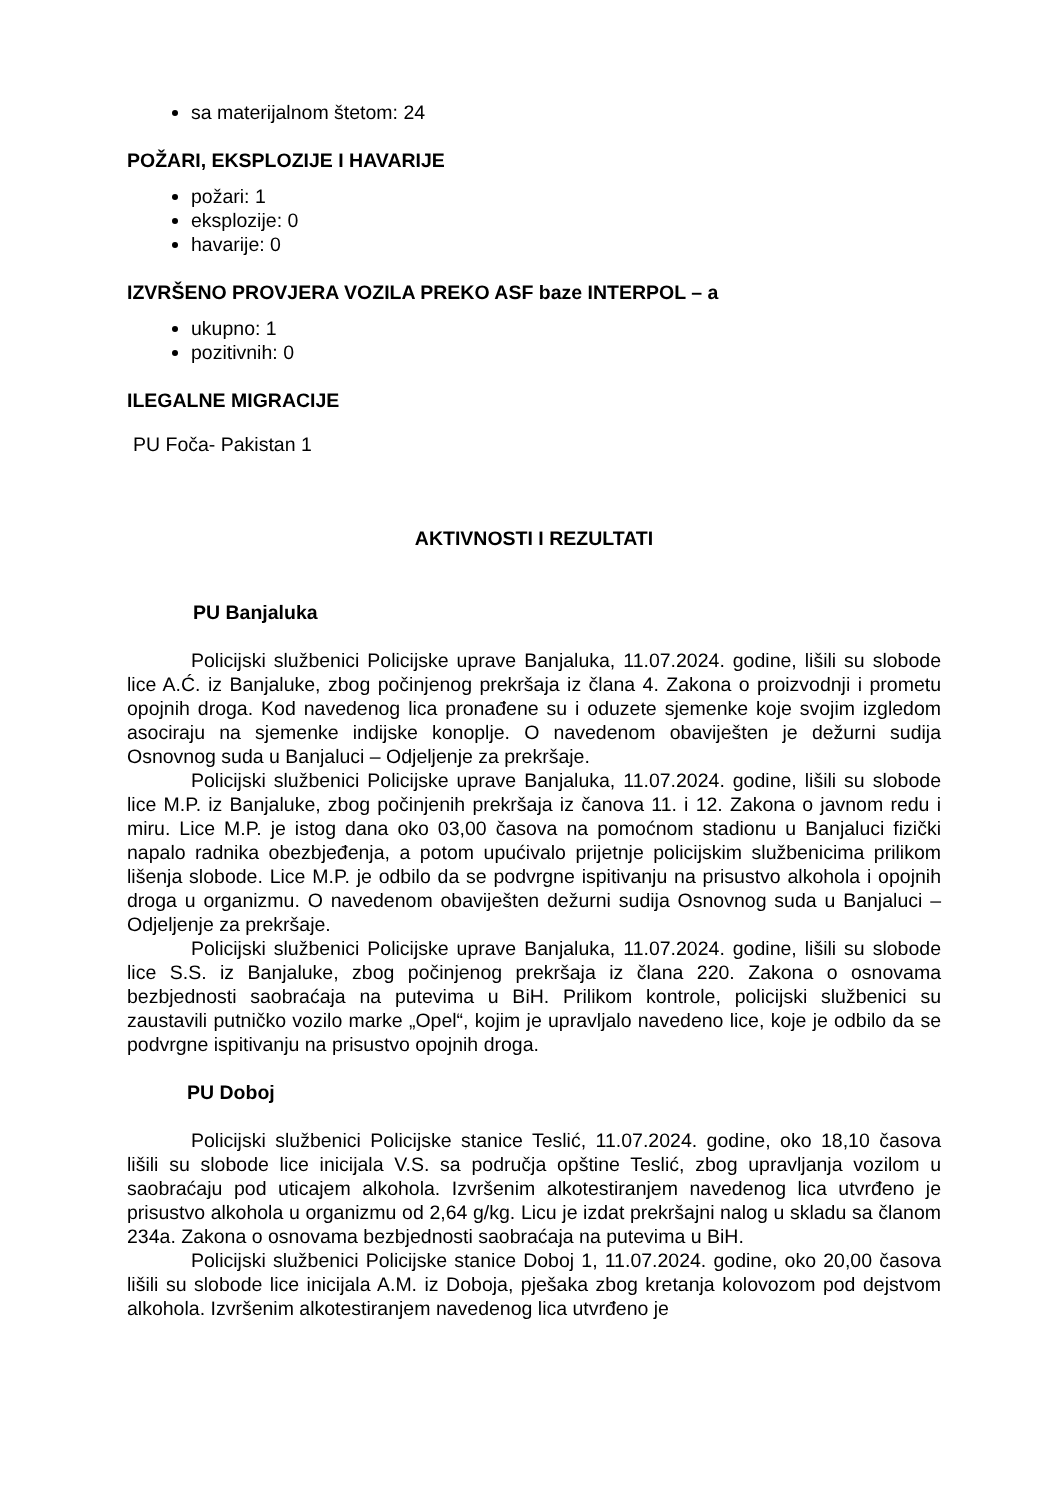sa materijalnom štetom: 24
POŽARI, EKSPLOZIJE I HAVARIJE
požari: 1
eksplozije: 0
havarije: 0
IZVRŠENO PROVJERA VOZILA PREKO ASF baze INTERPOL – a
ukupno: 1
pozitivnih: 0
ILEGALNE MIGRACIJE
PU Foča- Pakistan 1
AKTIVNOSTI I REZULTATI
PU Banjaluka
Policijski službenici Policijske uprave Banjaluka, 11.07.2024. godine, lišili su slobode lice A.Ć. iz Banjaluke, zbog počinjenog prekršaja iz člana 4. Zakona o proizvodnji i prometu opojnih droga. Kod navedenog lica pronađene su i oduzete sjemenke koje svojim izgledom asociraju na sjemenke indijske konoplje. O navedenom obaviješten je dežurni sudija Osnovnog suda u Banjaluci – Odjeljenje za prekršaje.
Policijski službenici Policijske uprave Banjaluka, 11.07.2024. godine, lišili su slobode lice M.P. iz Banjaluke, zbog počinjenih prekršaja iz čanova 11. i 12. Zakona o javnom redu i miru. Lice M.P. je istog dana oko 03,00 časova na pomoćnom stadionu u Banjaluci fizički napalo radnika obezbjeđenja, a potom upućivalo prijetnje policijskim službenicima prilikom lišenja slobode. Lice M.P. je odbilo da se podvrgne ispitivanju na prisustvo alkohola i opojnih droga u organizmu. O navedenom obaviješten dežurni sudija Osnovnog suda u Banjaluci – Odjeljenje za prekršaje.
Policijski službenici Policijske uprave Banjaluka, 11.07.2024. godine, lišili su slobode lice S.S. iz Banjaluke, zbog počinjenog prekršaja iz člana 220. Zakona o osnovama bezbjednosti saobraćaja na putevima u BiH. Prilikom kontrole, policijski službenici su zaustavili putničko vozilo marke „Opel“, kojim je upravljalo navedeno lice, koje je odbilo da se podvrgne ispitivanju na prisustvo opojnih droga.
PU Doboj
Policijski službenici Policijske stanice Teslić, 11.07.2024. godine, oko 18,10 časova lišili su slobode lice inicijala V.S. sa područja opštine Teslić, zbog upravljanja vozilom u saobraćaju pod uticajem alkohola. Izvršenim alkotestiranjem navedenog lica utvrđeno je prisustvo alkohola u organizmu od 2,64 g/kg. Licu je izdat prekršajni nalog u skladu sa članom 234a. Zakona o osnovama bezbjednosti saobraćaja na putevima u BiH.
Policijski službenici Policijske stanice Doboj 1, 11.07.2024. godine, oko 20,00 časova lišili su slobode lice inicijala A.M. iz Doboja, pješaka zbog kretanja kolovozom pod dejstvom alkohola. Izvršenim alkotestiranjem navedenog lica utvrđeno je